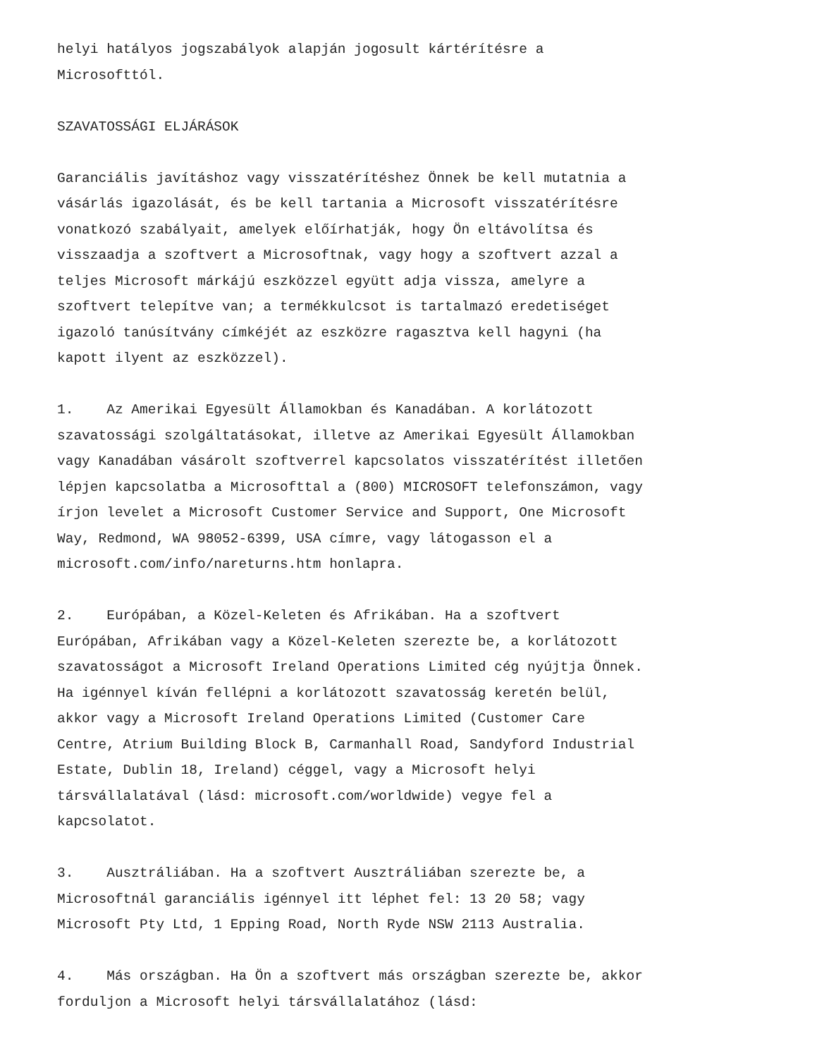helyi hatályos jogszabályok alapján jogosult kártérítésre a Microsofttól.
SZAVATOSSÁGI ELJÁRÁSOK
Garanciális javításhoz vagy visszatérítéshez Önnek be kell mutatnia a vásárlás igazolását, és be kell tartania a Microsoft visszatérítésre vonatkozó szabályait, amelyek előírhatják, hogy Ön eltávolítsa és visszaadja a szoftvert a Microsoftnak, vagy hogy a szoftvert azzal a teljes Microsoft márkájú eszközzel együtt adja vissza, amelyre a szoftvert telepítve van; a termékkulcsot is tartalmazó eredetiséget igazoló tanúsítvány címkéjét az eszközre ragasztva kell hagyni (ha kapott ilyent az eszközzel).
1. Az Amerikai Egyesült Államokban és Kanadában. A korlátozott szavatossági szolgáltatásokat, illetve az Amerikai Egyesült Államokban vagy Kanadában vásárolt szoftverrel kapcsolatos visszatérítést illetően lépjen kapcsolatba a Microsofttal a (800) MICROSOFT telefonszámon, vagy írjon levelet a Microsoft Customer Service and Support, One Microsoft Way, Redmond, WA 98052-6399, USA címre, vagy látogasson el a microsoft.com/info/nareturns.htm honlapra.
2. Európában, a Közel-Keleten és Afrikában. Ha a szoftvert Európában, Afrikában vagy a Közel-Keleten szerezte be, a korlátozott szavatosságot a Microsoft Ireland Operations Limited cég nyújtja Önnek. Ha igénnyel kíván fellépni a korlátozott szavatosság keretén belül, akkor vagy a Microsoft Ireland Operations Limited (Customer Care Centre, Atrium Building Block B, Carmanhall Road, Sandyford Industrial Estate, Dublin 18, Ireland) céggel, vagy a Microsoft helyi társvállalatával (lásd: microsoft.com/worldwide) vegye fel a kapcsolatot.
3. Ausztráliában. Ha a szoftvert Ausztráliában szerezte be, a Microsoftnál garanciális igénnyel itt léphet fel: 13 20 58; vagy Microsoft Pty Ltd, 1 Epping Road, North Ryde NSW 2113 Australia.
4. Más országban. Ha Ön a szoftvert más országban szerezte be, akkor forduljon a Microsoft helyi társvállalatához (lásd: